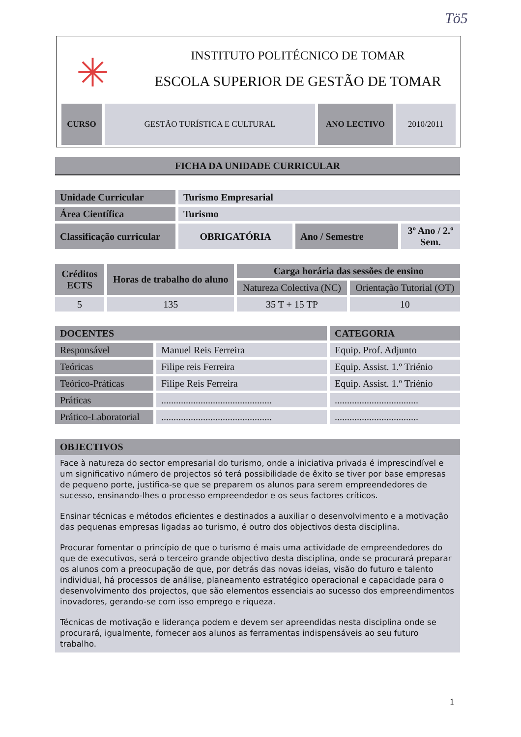Tö5
✳
INSTITUTO POLITÉCNICO DE TOMAR
ESCOLA SUPERIOR DE GESTÃO DE TOMAR
| CURSO | GESTÃO TURÍSTICA E CULTURAL | ANO LECTIVO | 2010/2011 |
FICHA DA UNIDADE CURRICULAR
| Unidade Curricular | Turismo Empresarial | | |
| Área Científica | Turismo | | |
| Classificação curricular | OBRIGATÓRIA | Ano / Semestre | 3º Ano / 2.º Sem. |
| Créditos ECTS | Horas de trabalho do aluno | Carga horária das sessões de ensino | |
| --- | --- | --- | --- |
| | | Natureza Colectiva (NC) | Orientação Tutorial (OT) |
| 5 | 135 | 35 T + 15 TP | 10 |
| DOCENTES | | CATEGORIA |
| --- | --- | --- |
| Responsável | Manuel Reis Ferreira | Equip. Prof. Adjunto |
| Teóricas | Filipe reis Ferreira | Equip. Assist. 1.º Triénio |
| Teórico-Práticas | Filipe Reis Ferreira | Equip. Assist. 1.º Triénio |
| Práticas | ............................................. | .................................. |
| Prático-Laboratorial | ............................................. | .................................. |
OBJECTIVOS
Face à natureza do sector empresarial do turismo, onde a iniciativa privada é imprescindível e um significativo número de projectos só terá possibilidade de êxito se tiver por base empresas de pequeno porte, justifica-se que se preparem os alunos para serem empreendedores de sucesso, ensinando-lhes o processo empreendedor e os seus factores críticos.
Ensinar técnicas e métodos eficientes e destinados a auxiliar o desenvolvimento e a motivação das pequenas empresas ligadas ao turismo, é outro dos objectivos desta disciplina.
Procurar fomentar o princípio de que o turismo é mais uma actividade de empreendedores do que de executivos, será o terceiro grande objectivo desta disciplina, onde se procurará preparar os alunos com a preocupação de que, por detrás das novas ideias, visão do futuro e talento individual, há processos de análise, planeamento estratégico operacional e capacidade para o desenvolvimento dos projectos, que são elementos essenciais ao sucesso dos empreendimentos inovadores, gerando-se com isso emprego e riqueza.
Técnicas de motivação e liderança podem e devem ser apreendidas nesta disciplina onde se procurará, igualmente, fornecer aos alunos as ferramentas indispensáveis ao seu futuro trabalho.
1